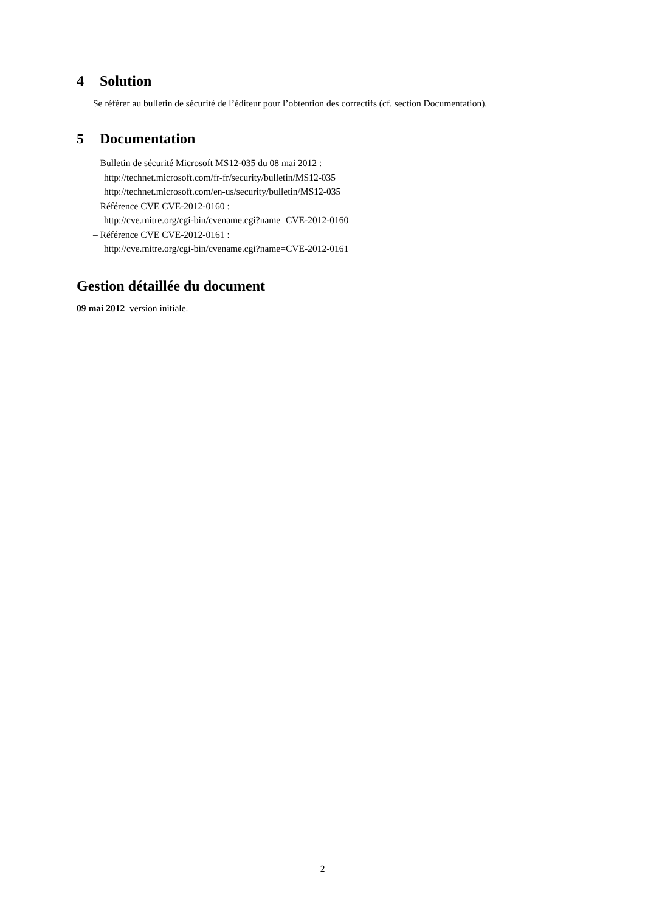4 Solution
Se référer au bulletin de sécurité de l’éditeur pour l’obtention des correctifs (cf. section Documentation).
5 Documentation
– Bulletin de sécurité Microsoft MS12-035 du 08 mai 2012 :
http://technet.microsoft.com/fr-fr/security/bulletin/MS12-035
http://technet.microsoft.com/en-us/security/bulletin/MS12-035
– Référence CVE CVE-2012-0160 :
http://cve.mitre.org/cgi-bin/cvename.cgi?name=CVE-2012-0160
– Référence CVE CVE-2012-0161 :
http://cve.mitre.org/cgi-bin/cvename.cgi?name=CVE-2012-0161
Gestion détaillée du document
09 mai 2012 version initiale.
2